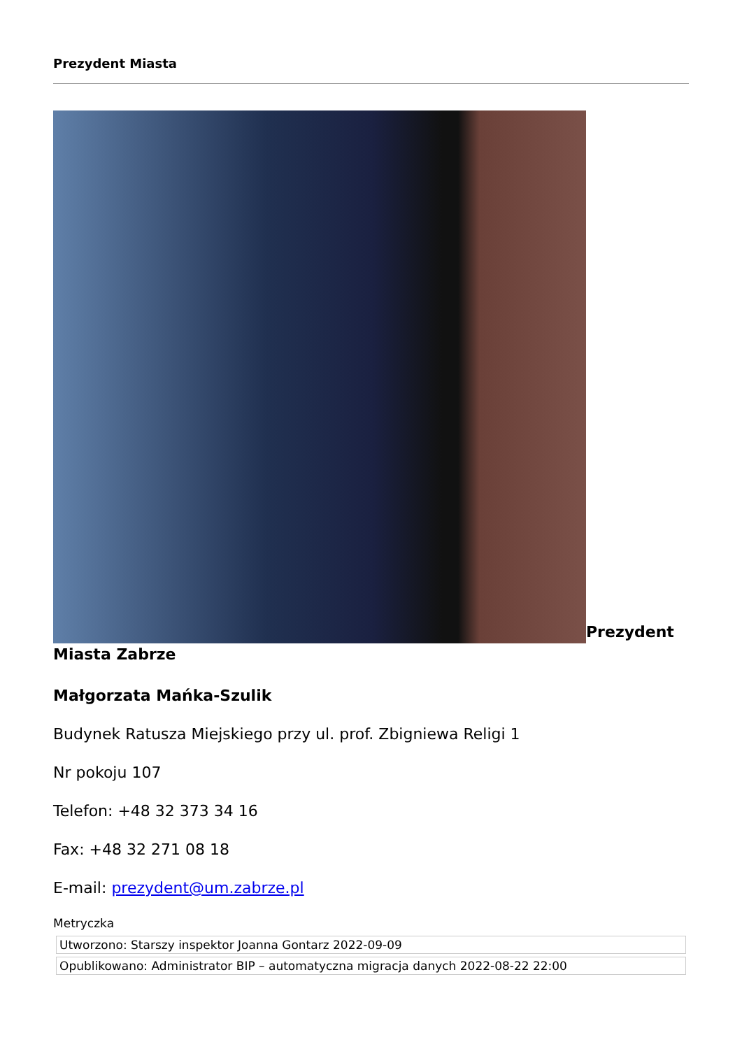Prezydent Miasta
Prezydent Miasta Zabrze
Małgorzata Mańka-Szulik
Budynek Ratusza Miejskiego przy ul. prof. Zbigniewa Religi 1
Nr pokoju 107
Telefon: +48 32 373 34 16
Fax: +48 32 271 08 18
E-mail: prezydent@um.zabrze.pl
Metryczka
| Utworzono: Starszy inspektor Joanna Gontarz 2022-09-09 |
| Opublikowano: Administrator BIP – automatyczna migracja danych 2022-08-22 22:00 |